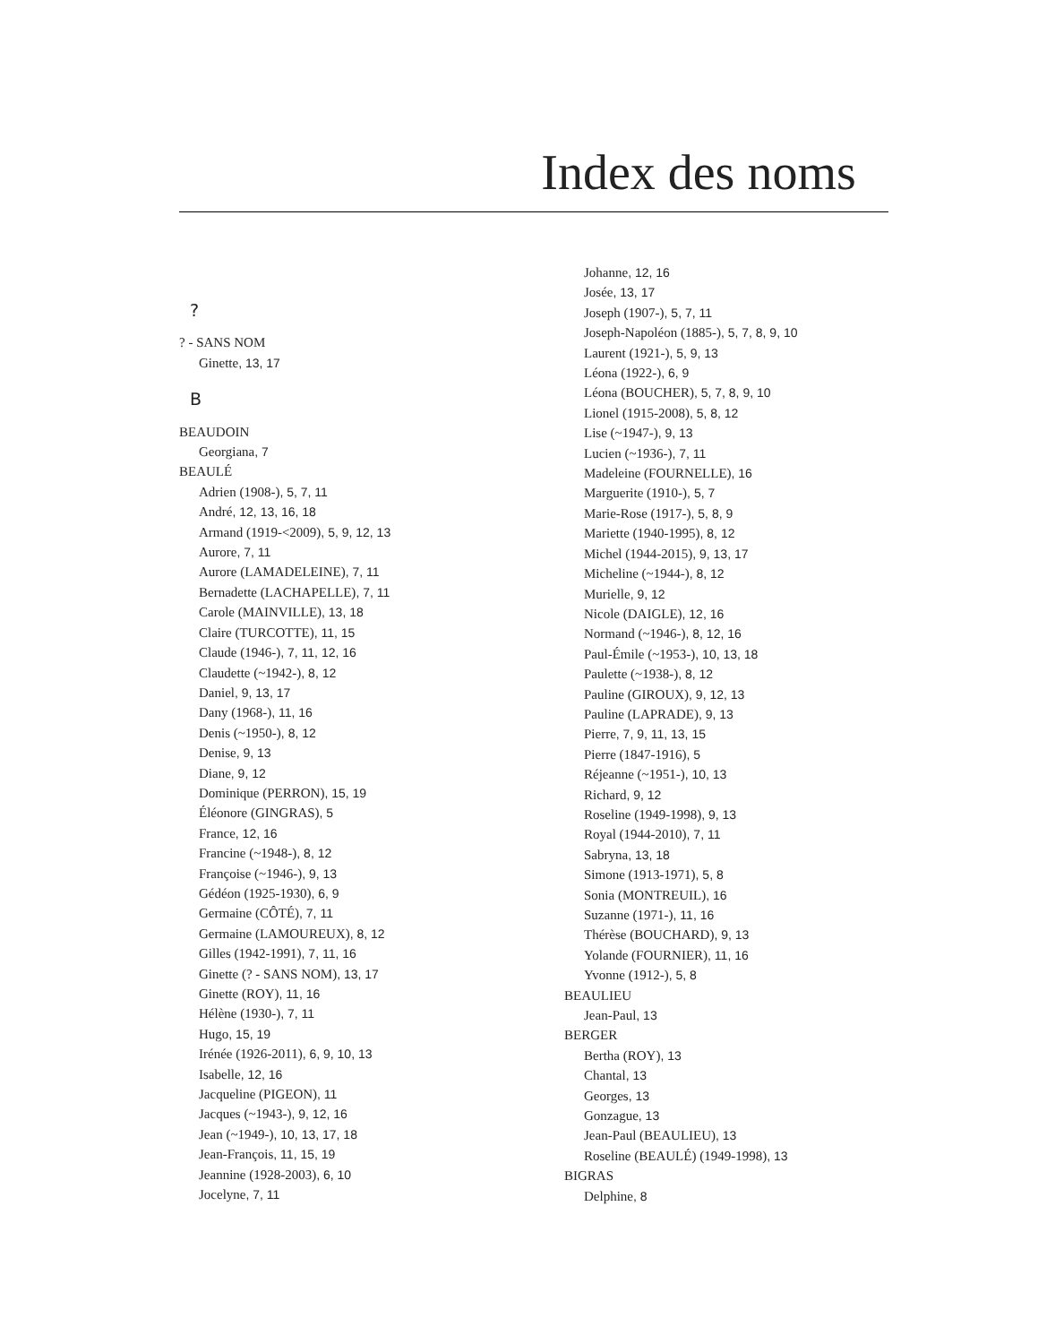Index des noms
?
? - SANS NOM
Ginette, 13, 17
B
BEAUDOIN
Georgiana, 7
BEAULÉ
Adrien (1908-), 5, 7, 11
André, 12, 13, 16, 18
Armand (1919-<2009), 5, 9, 12, 13
Aurore, 7, 11
Aurore (LAMADELEINE), 7, 11
Bernadette (LACHAPELLE), 7, 11
Carole (MAINVILLE), 13, 18
Claire (TURCOTTE), 11, 15
Claude (1946-), 7, 11, 12, 16
Claudette (~1942-), 8, 12
Daniel, 9, 13, 17
Dany (1968-), 11, 16
Denis (~1950-), 8, 12
Denise, 9, 13
Diane, 9, 12
Dominique (PERRON), 15, 19
Éléonore (GINGRAS), 5
France, 12, 16
Francine (~1948-), 8, 12
Françoise (~1946-), 9, 13
Gédéon (1925-1930), 6, 9
Germaine (CÔTÉ), 7, 11
Germaine (LAMOUREUX), 8, 12
Gilles (1942-1991), 7, 11, 16
Ginette (? - SANS NOM), 13, 17
Ginette (ROY), 11, 16
Hélène (1930-), 7, 11
Hugo, 15, 19
Irénée (1926-2011), 6, 9, 10, 13
Isabelle, 12, 16
Jacqueline (PIGEON), 11
Jacques (~1943-), 9, 12, 16
Jean (~1949-), 10, 13, 17, 18
Jean-François, 11, 15, 19
Jeannine (1928-2003), 6, 10
Jocelyne, 7, 11
Johanne, 12, 16
Josée, 13, 17
Joseph (1907-), 5, 7, 11
Joseph-Napoléon (1885-), 5, 7, 8, 9, 10
Laurent (1921-), 5, 9, 13
Léona (1922-), 6, 9
Léona (BOUCHER), 5, 7, 8, 9, 10
Lionel (1915-2008), 5, 8, 12
Lise (~1947-), 9, 13
Lucien (~1936-), 7, 11
Madeleine (FOURNELLE), 16
Marguerite (1910-), 5, 7
Marie-Rose (1917-), 5, 8, 9
Mariette (1940-1995), 8, 12
Michel (1944-2015), 9, 13, 17
Micheline (~1944-), 8, 12
Murielle, 9, 12
Nicole (DAIGLE), 12, 16
Normand (~1946-), 8, 12, 16
Paul-Émile (~1953-), 10, 13, 18
Paulette (~1938-), 8, 12
Pauline (GIROUX), 9, 12, 13
Pauline (LAPRADE), 9, 13
Pierre, 7, 9, 11, 13, 15
Pierre (1847-1916), 5
Réjeanne (~1951-), 10, 13
Richard, 9, 12
Roseline (1949-1998), 9, 13
Royal (1944-2010), 7, 11
Sabryna, 13, 18
Simone (1913-1971), 5, 8
Sonia (MONTREUIL), 16
Suzanne (1971-), 11, 16
Thérèse (BOUCHARD), 9, 13
Yolande (FOURNIER), 11, 16
Yvonne (1912-), 5, 8
BEAULIEU
Jean-Paul, 13
BERGER
Bertha (ROY), 13
Chantal, 13
Georges, 13
Gonzague, 13
Jean-Paul (BEAULIEU), 13
Roseline (BEAULÉ) (1949-1998), 13
BIGRAS
Delphine, 8